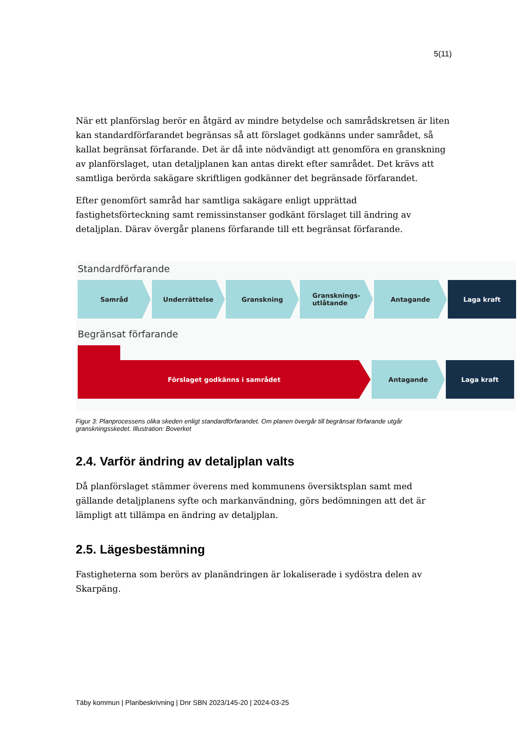5(11)
När ett planförslag berör en åtgärd av mindre betydelse och samrådskretsen är liten kan standardförfarandet begränsas så att förslaget godkänns under samrådet, så kallat begränsat förfarande. Det är då inte nödvändigt att genomföra en granskning av planförslaget, utan detaljplanen kan antas direkt efter samrådet. Det krävs att samtliga berörda sakägare skriftligen godkänner det begränsade förfarandet.
Efter genomfört samråd har samtliga sakägare enligt upprättad fastighetsförteckning samt remissinstanser godkänt förslaget till ändring av detaljplan. Därav övergår planens förfarande till ett begränsat förfarande.
Standardförfarande
Samråd Underrättelse Granskning Gransknings-
utlåtande
Antagande Laga kraft
Begränsat förfarande
Förslaget godkänns i samrådet Antagande Laga kraft
Figur 3: Planprocessens olika skeden enligt standardförfarandet. Om planen övergår till begränsat förfarande utgår granskningsskedet. Illustration: Boverket
2.4. Varför ändring av detaljplan valts
Då planförslaget stämmer överens med kommunens översiktsplan samt med gällande detaljplanens syfte och markanvändning, görs bedömningen att det är lämpligt att tillämpa en ändring av detaljplan.
2.5. Lägesbestämning
Fastigheterna som berörs av planändringen är lokaliserade i sydöstra delen av Skarpäng.
Täby kommun | Planbeskrivning | Dnr SBN 2023/145-20 | 2024-03-25